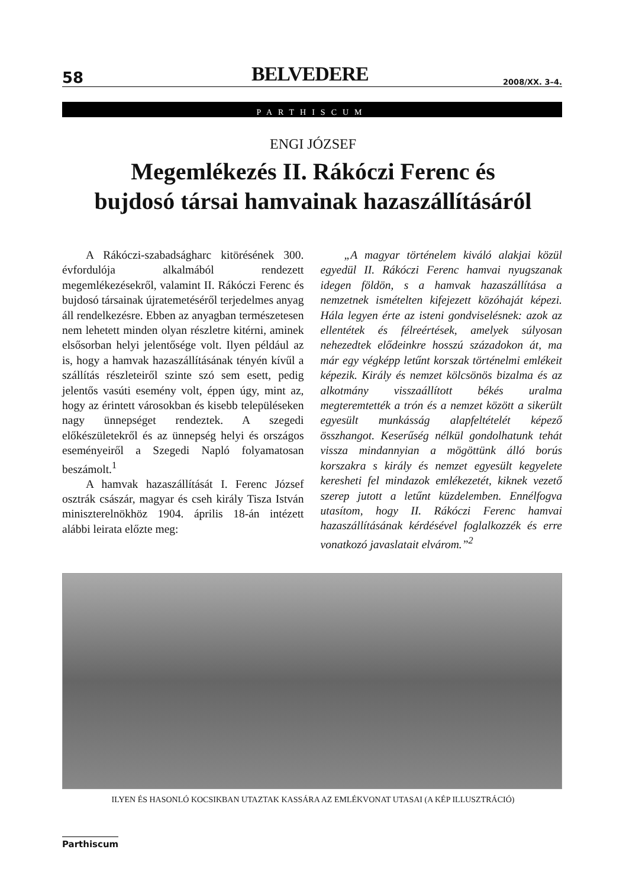58 BELVEDERE 2008/XX. 3–4.
PARTHISCUM
ENGI JÓZSEF
Megemlékezés II. Rákóczi Ferenc és
bujdosó társai hamvainak hazaszállításáról
A Rákóczi-szabadságharc kitörésének 300. évfordulója alkalmából rendezett megemlékezésekről, valamint II. Rákóczi Ferenc és bujdosó társainak újratemetéséről terjedelmes anyag áll rendelkezésre. Ebben az anyagban természetesen nem lehetett minden olyan részletre kitérni, aminek elsősorban helyi jelentősége volt. Ilyen például az is, hogy a hamvak hazaszállításának tényén kívűl a szállítás részleteiről szinte szó sem esett, pedig jelentős vasúti esemény volt, éppen úgy, mint az, hogy az érintett városokban és kisebb településeken nagy ünnepséget rendeztek. A szegedi előkészületekről és az ünnepség helyi és országos eseményeiről a Szegedi Napló folyamatosan beszámolt.<sup>1</sup>
A hamvak hazaszállítását I. Ferenc József osztrák császár, magyar és cseh király Tisza István miniszterelnökhöz 1904. április 18-án intézett alábbi leirata előzte meg:
„A magyar történelem kiváló alakjai közül egyedül II. Rákóczi Ferenc hamvai nyugszanak idegen földön, s a hamvak hazaszállítása a nemzetnek ismételten kifejezett közóhaját képezi. Hála legyen érte az isteni gondviselésnek: azok az ellentétek és félreértések, amelyek súlyosan nehezedtek elődeinkre hosszú századokon át, ma már egy végképp letűnt korszak történelmi emlékeit képezik. Király és nemzet kölcsönös bizalma és az alkotmány visszaállított békés uralma megteremtették a trón és a nemzet között a sikerült egyesült munkásság alapfeltételét képező összhangot. Keserűség nélkül gondolhatunk tehát vissza mindannyian a mögöttünk álló borús korszakra s király és nemzet egyesült kegyelete keresheti fel mindazok emlékezetét, kiknek vezető szerep jutott a letűnt küzdelemben. Ennélfogva utasítom, hogy II. Rákóczi Ferenc hamvai hazaszállításának kérdésével foglalkozzék és erre vonatkozó javaslatait elvárom.”<sup>2</sup>
ILYEN ÉS HASONLÓ KOCSIKBAN UTAZTAK KASSÁRA AZ EMLÉKVONAT UTASAI (A KÉP ILLUSZTRÁCIÓ)
Parthiscum